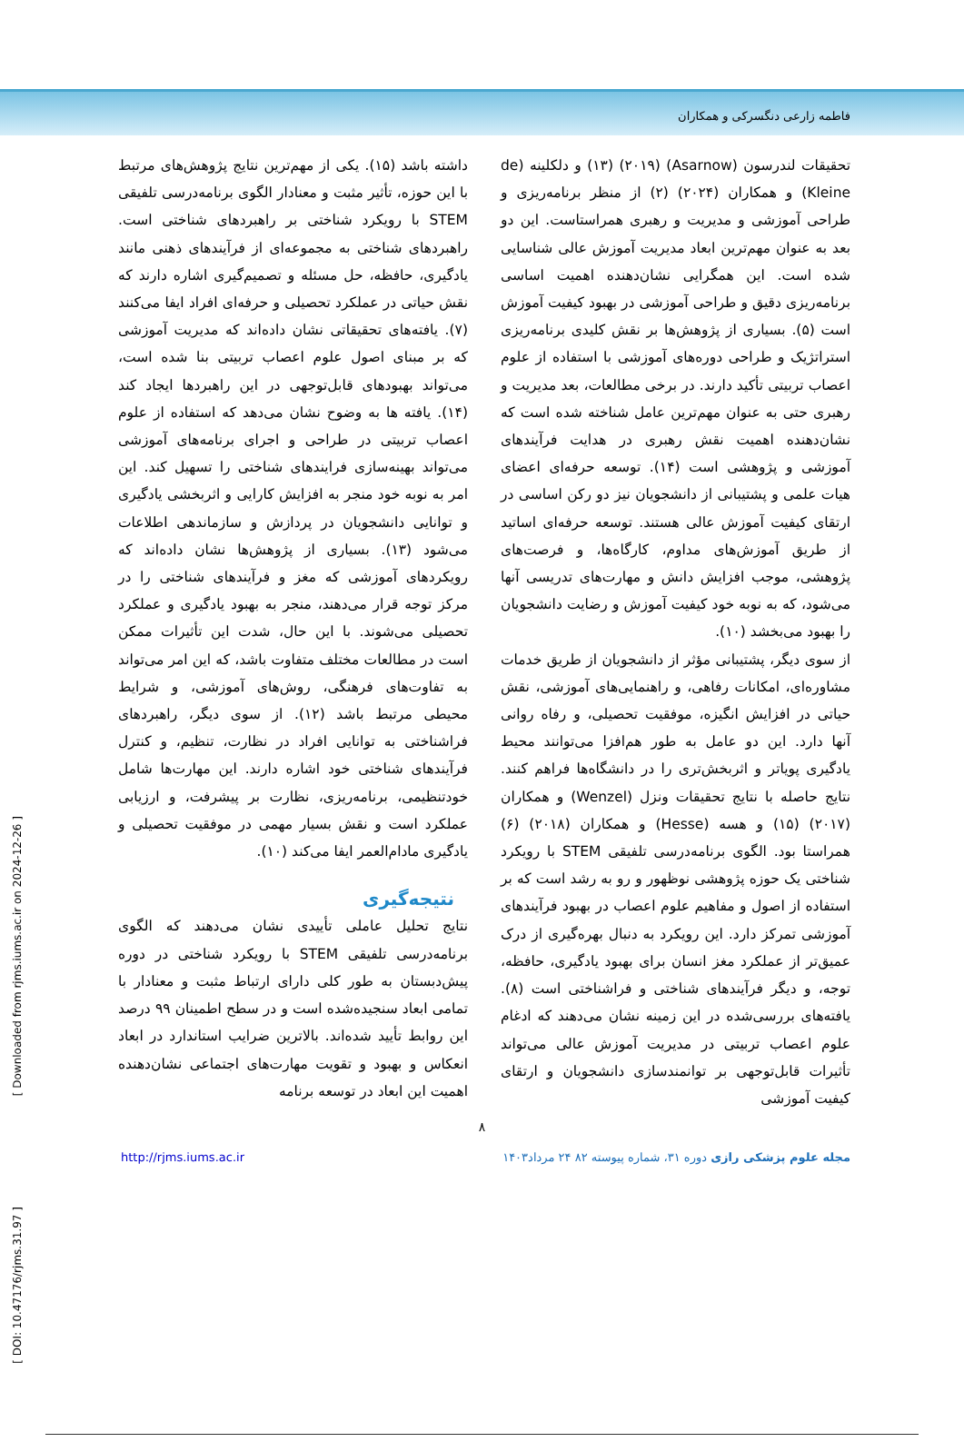فاطمه زارعی دنگسرکی و همکاران
تحقیقات لندرسون (Asarnow) (۲۰۱۹) (۱۳) و دلکلینه (de Kleine) و همکاران (۲۰۲۴) (۲) از منظر برنامه‌ریزی و طراحی آموزشی و مدیریت و رهبری همراستاست. این دو بعد به عنوان مهم‌ترین ابعاد مدیریت آموزش عالی شناسایی شده است. این همگرایی نشان‌دهنده اهمیت اساسی برنامه‌ریزی دقیق و طراحی آموزشی در بهبود کیفیت آموزش است (۵). بسیاری از پژوهش‌ها بر نقش کلیدی برنامه‌ریزی استراتژیک و طراحی دوره‌های آموزشی با استفاده از علوم اعصاب تربیتی تأکید دارند. در برخی مطالعات، بعد مدیریت و رهبری حتی به عنوان مهم‌ترین عامل شناخته شده است که نشان‌دهنده اهمیت نقش رهبری در هدایت فرآیندهای آموزشی و پژوهشی است (۱۴). توسعه حرفه‌ای اعضای هیات علمی و پشتیبانی از دانشجویان نیز دو رکن اساسی در ارتقای کیفیت آموزش عالی هستند. توسعه حرفه‌ای اساتید از طریق آموزش‌های مداوم، کارگاه‌ها، و فرصت‌های پژوهشی، موجب افزایش دانش و مهارت‌های تدریسی آنها می‌شود، که به نوبه خود کیفیت آموزش و رضایت دانشجویان را بهبود می‌بخشد (۱۰).
از سوی دیگر، پشتیبانی مؤثر از دانشجویان از طریق خدمات مشاوره‌ای، امکانات رفاهی، و راهنمایی‌های آموزشی، نقش حیاتی در افزایش انگیزه، موفقیت تحصیلی، و رفاه روانی آنها دارد. این دو عامل به طور هم‌افزا می‌توانند محیط یادگیری پویاتر و اثربخش‌تری را در دانشگاه‌ها فراهم کنند. نتایج حاصله با نتایج تحقیقات ونزل (Wenzel) و همکاران (۲۰۱۷) (۱۵) و هسه (Hesse) و همکاران (۲۰۱۸) (۶) همراستا بود. الگوی برنامه‌درسی تلفیقی STEM با رویکرد شناختی یک حوزه پژوهشی نوظهور و رو به رشد است که بر استفاده از اصول و مفاهیم علوم اعصاب در بهبود فرآیندهای آموزشی تمرکز دارد. این رویکرد به دنبال بهره‌گیری از درک عمیق‌تر از عملکرد مغز انسان برای بهبود یادگیری، حافظه، توجه، و دیگر فرآیندهای شناختی و فراشناختی است (۸). یافته‌های بررسی‌شده در این زمینه نشان می‌دهند که ادغام علوم اعصاب تربیتی در مدیریت آموزش عالی می‌تواند تأثیرات قابل‌توجهی بر توانمندسازی دانشجویان و ارتقای کیفیت آموزشی
داشته باشد (۱۵). یکی از مهم‌ترین نتایج پژوهش‌های مرتبط با این حوزه، تأثیر مثبت و معنادار الگوی برنامه‌درسی تلفیقی STEM با رویکرد شناختی بر راهبردهای شناختی است. راهبردهای شناختی به مجموعه‌ای از فرآیندهای ذهنی مانند یادگیری، حافظه، حل مسئله و تصمیم‌گیری اشاره دارند که نقش حیاتی در عملکرد تحصیلی و حرفه‌ای افراد ایفا می‌کنند (۷). یافته‌های تحقیقاتی نشان داده‌اند که مدیریت آموزشی که بر مبنای اصول علوم اعصاب تربیتی بنا شده است، می‌تواند بهبودهای قابل‌توجهی در این راهبردها ایجاد کند (۱۴). یافته ها به وضوح نشان می‌دهد که استفاده از علوم اعصاب تربیتی در طراحی و اجرای برنامه‌های آموزشی می‌تواند بهینه‌سازی فرایندهای شناختی را تسهیل کند. این امر به نوبه خود منجر به افزایش کارایی و اثربخشی یادگیری و توانایی دانشجویان در پردازش و سازماندهی اطلاعات می‌شود (۱۳). بسیاری از پژوهش‌ها نشان داده‌اند که رویکردهای آموزشی که مغز و فرآیندهای شناختی را در مرکز توجه قرار می‌دهند، منجر به بهبود یادگیری و عملکرد تحصیلی می‌شوند. با این حال، شدت این تأثیرات ممکن است در مطالعات مختلف متفاوت باشد، که این امر می‌تواند به تفاوت‌های فرهنگی، روش‌های آموزشی، و شرایط محیطی مرتبط باشد (۱۲). از سوی دیگر، راهبردهای فراشناختی به توانایی افراد در نظارت، تنظیم، و کنترل فرآیندهای شناختی خود اشاره دارند. این مهارت‌ها شامل خودتنظیمی، برنامه‌ریزی، نظارت بر پیشرفت، و ارزیابی عملکرد است و نقش بسیار مهمی در موفقیت تحصیلی و یادگیری مادام‌العمر ایفا می‌کند (۱۰).
نتیجه‌گیری
نتایج تحلیل عاملی تأییدی نشان می‌دهند که الگوی برنامه‌درسی تلفیقی STEM با رویکرد شناختی در دوره پیش‌دبستان به طور کلی دارای ارتباط مثبت و معنادار با تمامی ابعاد سنجیده‌شده است و در سطح اطمینان ۹۹ درصد این روابط تأیید شده‌اند. بالاترین ضرایب استاندارد در ابعاد انعکاس و بهبود و تقویت مهارت‌های اجتماعی نشان‌دهنده اهمیت این ابعاد در توسعه برنامه
۸
مجله علوم پزشکی رازی دوره ۳۱، شماره پیوسته ۸۲ ۲۴ مرداد۱۴۰۳ http://rjms.iums.ac.ir
[ Downloaded from rjms.iums.ac.ir on 2024-12-26 ]
[ DOI: 10.47176/rjms.31.97 ]